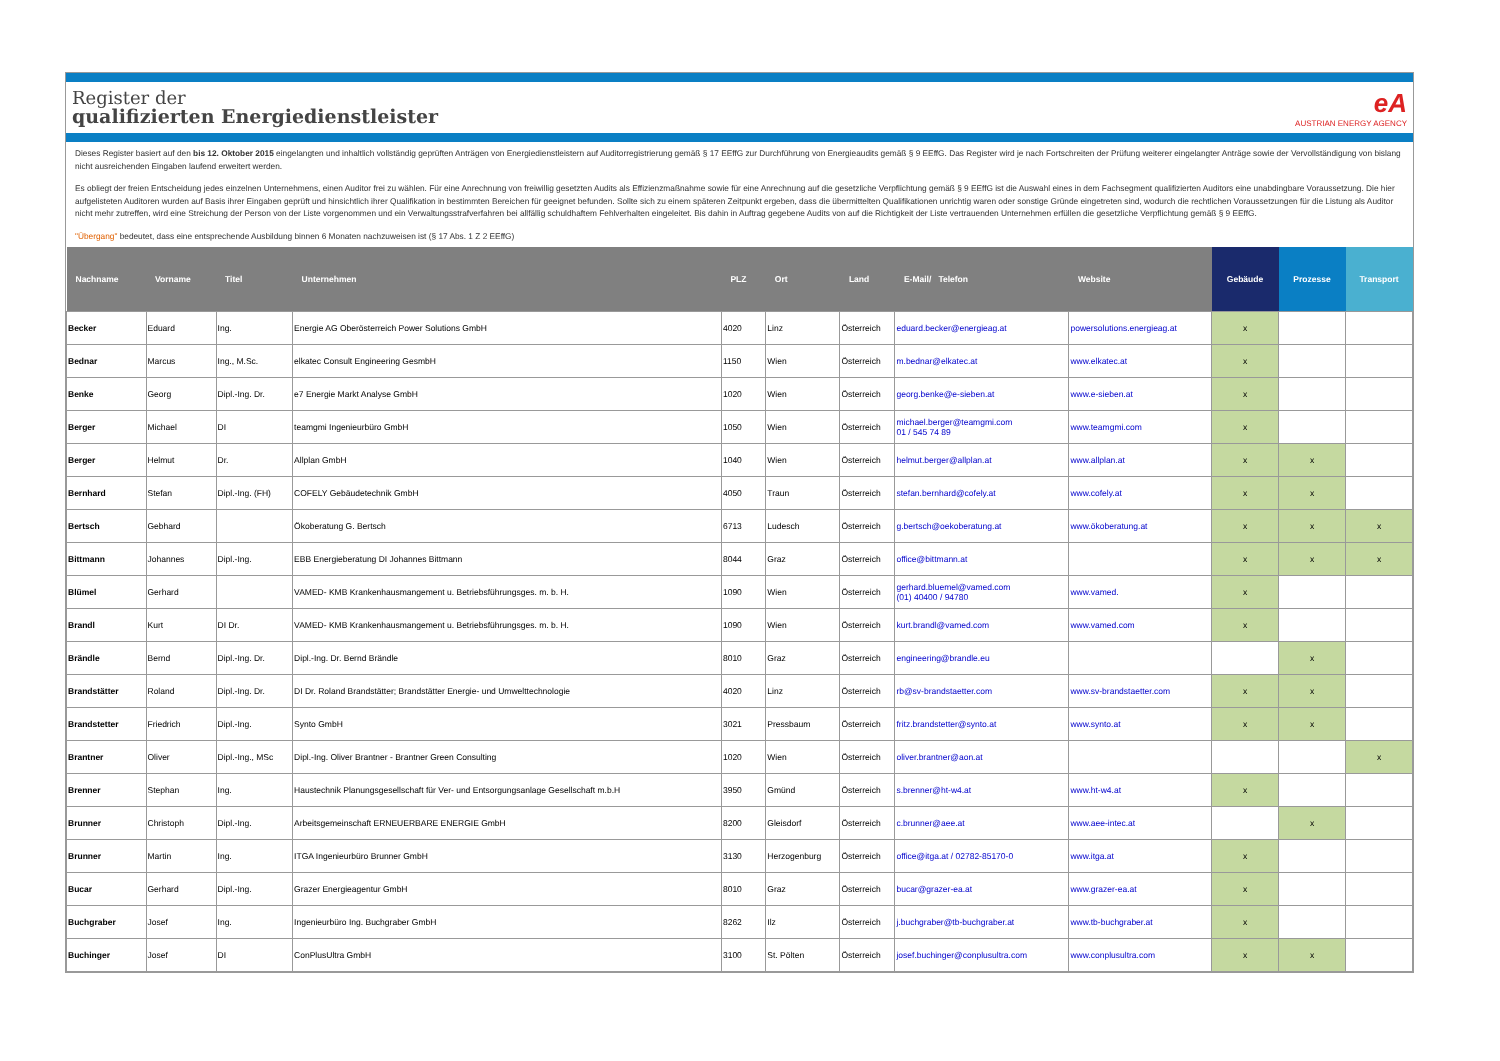Register der
qualifizierten Energiedienstleister
eA
AUSTRIAN ENERGY AGENCY
Dieses Register basiert auf den bis 12. Oktober 2015 eingelangten und inhaltlich vollständig geprüften Anträgen von Energiedienstleistern auf Auditorregistrierung gemäß § 17 EEffG zur Durchführung von Energieaudits gemäß § 9 EEffG. Das Register wird je nach Fortschreiten der Prüfung weiterer eingelangter Anträge sowie der Vervollständigung von bislang nicht ausreichenden Eingaben laufend erweitert werden.
Es obliegt der freien Entscheidung jedes einzelnen Unternehmens, einen Auditor frei zu wählen. Für eine Anrechnung von freiwillig gesetzten Audits als Effizienzmaßnahme sowie für eine Anrechnung auf die gesetzliche Verpflichtung gemäß § 9 EEffG ist die Auswahl eines in dem Fachsegment qualifizierten Auditors eine unabdingbare Voraussetzung. Die hier aufgelisteten Auditoren wurden auf Basis ihrer Eingaben geprüft und hinsichtlich ihrer Qualifikation in bestimmten Bereichen für geeignet befunden. Sollte sich zu einem späteren Zeitpunkt ergeben, dass die übermittelten Qualifikationen unrichtig waren oder sonstige Gründe eingetreten sind, wodurch die rechtlichen Voraussetzungen für die Listung als Auditor nicht mehr zutreffen, wird eine Streichung der Person von der Liste vorgenommen und ein Verwaltungsstrafverfahren bei allfällig schuldhaftem Fehlverhalten eingeleitet. Bis dahin in Auftrag gegebene Audits von auf die Richtigkeit der Liste vertrauenden Unternehmen erfüllen die gesetzliche Verpflichtung gemäß § 9 EEffG.
"Übergang" bedeutet, dass eine entsprechende Ausbildung binnen 6 Monaten nachzuweisen ist (§ 17 Abs. 1 Z 2 EEffG)
| Nachname | Vorname | Titel | Unternehmen | PLZ | Ort | Land | E-Mail/ Telefon | Website | Gebäude | Prozesse | Transport |
| --- | --- | --- | --- | --- | --- | --- | --- | --- | --- | --- | --- |
| Becker | Eduard | Ing. | Energie AG Oberösterreich Power Solutions GmbH | 4020 | Linz | Österreich | eduard.becker@energieag.at | powersolutions.energieag.at | x | | |
| Bednar | Marcus | Ing., M.Sc. | elkatec Consult Engineering GesmbH | 1150 | Wien | Österreich | m.bednar@elkatec.at | www.elkatec.at | x | | |
| Benke | Georg | Dipl.-Ing. Dr. | e7 Energie Markt Analyse GmbH | 1020 | Wien | Österreich | georg.benke@e-sieben.at | www.e-sieben.at | x | | |
| Berger | Michael | DI | teamgmi Ingenieurbüro GmbH | 1050 | Wien | Österreich | michael.berger@teamgmi.com 01 / 545 74 89 | www.teamgmi.com | x | | |
| Berger | Helmut | Dr. | Allplan GmbH | 1040 | Wien | Österreich | helmut.berger@allplan.at | www.allplan.at | x | x | |
| Bernhard | Stefan | Dipl.-Ing. (FH) | COFELY Gebäudetechnik GmbH | 4050 | Traun | Österreich | stefan.bernhard@cofely.at | www.cofely.at | x | x | |
| Bertsch | Gebhard | | Ökoberatung G. Bertsch | 6713 | Ludesch | Österreich | g.bertsch@oekoberatung.at | www.ökoberatung.at | x | x | x |
| Bittmann | Johannes | Dipl.-Ing. | EBB Energieberatung DI Johannes Bittmann | 8044 | Graz | Österreich | office@bittmann.at | | x | x | x |
| Blümel | Gerhard | | VAMED- KMB Krankenhausmangement u. Betriebsführungsges. m. b. H. | 1090 | Wien | Österreich | gerhard.bluemel@vamed.com (01) 40400 / 94780 | www.vamed. | x | | |
| Brandl | Kurt | DI Dr. | VAMED- KMB Krankenhausmangement u. Betriebsführungsges. m. b. H. | 1090 | Wien | Österreich | kurt.brandl@vamed.com | www.vamed.com | x | | |
| Brändle | Bernd | Dipl.-Ing. Dr. | Dipl.-Ing. Dr. Bernd Brändle | 8010 | Graz | Österreich | engineering@brandle.eu | | | x | |
| Brandstätter | Roland | Dipl.-Ing. Dr. | DI Dr. Roland Brandstätter; Brandstätter Energie- und Umwelttechnologie | 4020 | Linz | Österreich | rb@sv-brandstaetter.com | www.sv-brandstaetter.com | x | x | |
| Brandstetter | Friedrich | Dipl.-Ing. | Synto GmbH | 3021 | Pressbaum | Österreich | fritz.brandstetter@synto.at | www.synto.at | x | x | |
| Brantner | Oliver | Dipl.-Ing., MSc | Dipl.-Ing. Oliver Brantner - Brantner Green Consulting | 1020 | Wien | Österreich | oliver.brantner@aon.at | | | | x |
| Brenner | Stephan | Ing. | Haustechnik Planungsgesellschaft für Ver- und Entsorgungsanlage Gesellschaft m.b.H | 3950 | Gmünd | Österreich | s.brenner@ht-w4.at | www.ht-w4.at | x | | |
| Brunner | Christoph | Dipl.-Ing. | Arbeitsgemeinschaft ERNEUERBARE ENERGIE GmbH | 8200 | Gleisdorf | Österreich | c.brunner@aee.at | www.aee-intec.at | | x | |
| Brunner | Martin | Ing. | ITGA Ingenieurbüro Brunner GmbH | 3130 | Herzogenburg | Österreich | office@itga.at / 02782-85170-0 | www.itga.at | x | | |
| Bucar | Gerhard | Dipl.-Ing. | Grazer Energieagentur GmbH | 8010 | Graz | Österreich | bucar@grazer-ea.at | www.grazer-ea.at | x | | |
| Buchgraber | Josef | Ing. | Ingenieurbüro Ing. Buchgraber GmbH | 8262 | Ilz | Österreich | j.buchgraber@tb-buchgraber.at | www.tb-buchgraber.at | x | | |
| Buchinger | Josef | DI | ConPlusUltra GmbH | 3100 | St. Pölten | Österreich | josef.buchinger@conplusultra.com | www.conplusultra.com | x | x | |